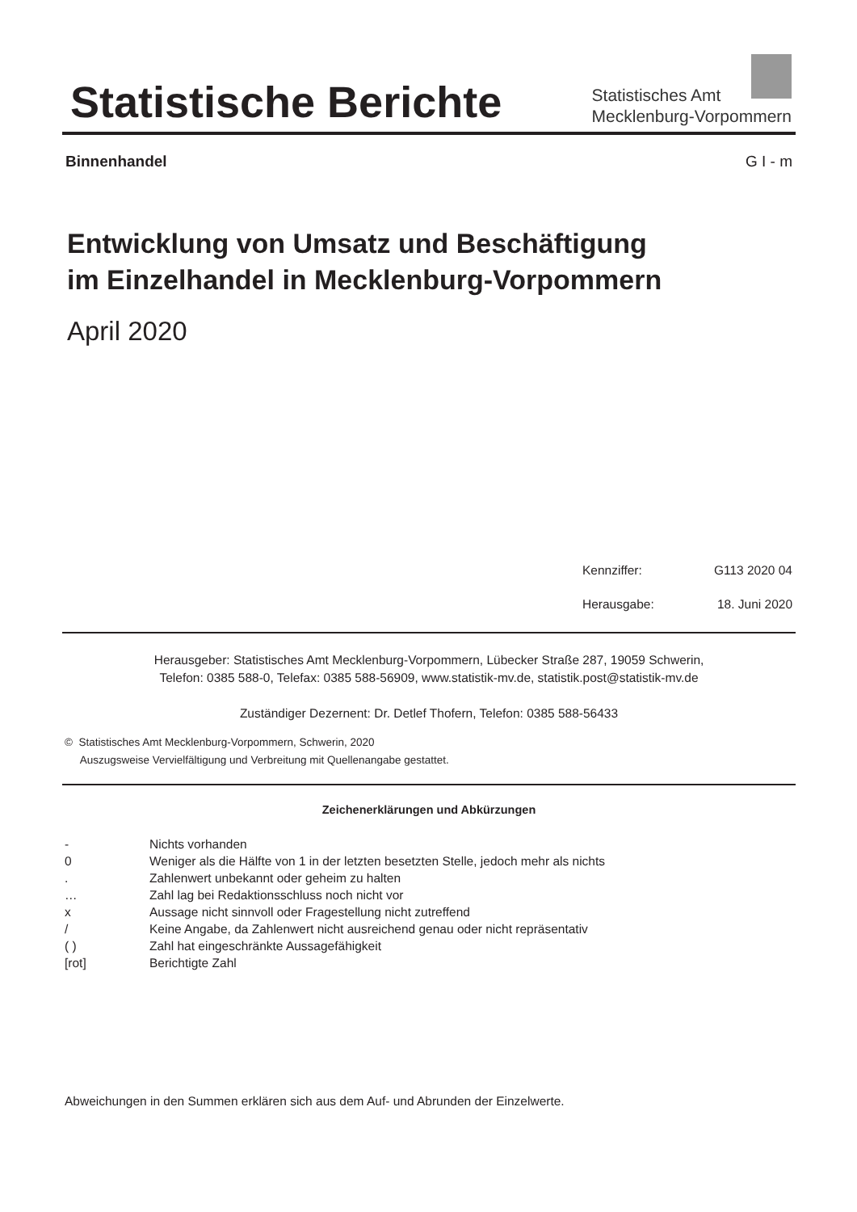Statistische Berichte
Statistisches Amt
Mecklenburg-Vorpommern
Binnenhandel G I - m
Entwicklung von Umsatz und Beschäftigung
im Einzelhandel in Mecklenburg-Vorpommern
April 2020
Kennziffer: G113 2020 04
Herausgabe: 18. Juni 2020
Herausgeber: Statistisches Amt Mecklenburg-Vorpommern, Lübecker Straße 287, 19059 Schwerin,
Telefon: 0385 588-0, Telefax: 0385 588-56909, www.statistik-mv.de, statistik.post@statistik-mv.de
Zuständiger Dezernent: Dr. Detlef Thofern, Telefon: 0385 588-56433
© Statistisches Amt Mecklenburg-Vorpommern, Schwerin, 2020
Auszugsweise Vervielfältigung und Verbreitung mit Quellenangabe gestattet.
Zeichenerklärungen und Abkürzungen
| - | Nichts vorhanden |
| 0 | Weniger als die Hälfte von 1 in der letzten besetzten Stelle, jedoch mehr als nichts |
| . | Zahlenwert unbekannt oder geheim zu halten |
| … | Zahl lag bei Redaktionsschluss noch nicht vor |
| x | Aussage nicht sinnvoll oder Fragestellung nicht zutreffend |
| / | Keine Angabe, da Zahlenwert nicht ausreichend genau oder nicht repräsentativ |
| ( ) | Zahl hat eingeschränkte Aussagefähigkeit |
| [rot] | Berichtigte Zahl |
Abweichungen in den Summen erklären sich aus dem Auf- und Abrunden der Einzelwerte.